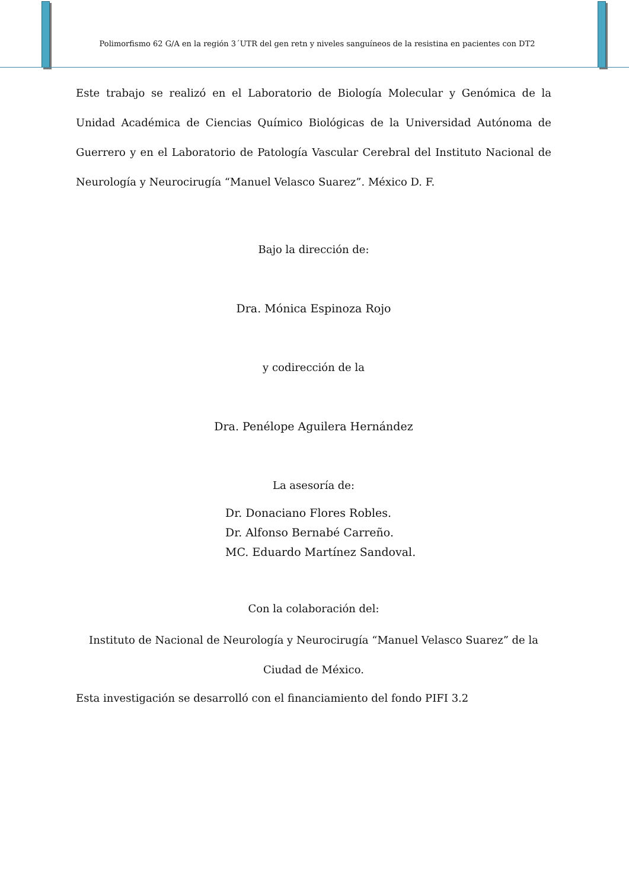Polimorfismo 62 G/A en la región 3´UTR del gen retn y niveles sanguíneos de la resistina en pacientes con DT2
Este trabajo se realizó en el Laboratorio de Biología Molecular y Genómica de la Unidad Académica de Ciencias Químico Biológicas de la Universidad Autónoma de Guerrero y en el Laboratorio de Patología Vascular Cerebral del Instituto Nacional de Neurología y Neurocirugía “Manuel Velasco Suarez”. México D. F.
Bajo la dirección de:
Dra. Mónica Espinoza Rojo
y codirección de la
Dra. Penélope Aguilera Hernández
La asesoría de:
Dr. Donaciano Flores Robles.
Dr. Alfonso Bernabé Carreño.
MC. Eduardo Martínez Sandoval.
Con la colaboración del:
Instituto de Nacional de Neurología y Neurocirugía “Manuel Velasco Suarez” de la
Ciudad de México.
Esta investigación se desarrolló con el financiamiento del fondo PIFI 3.2